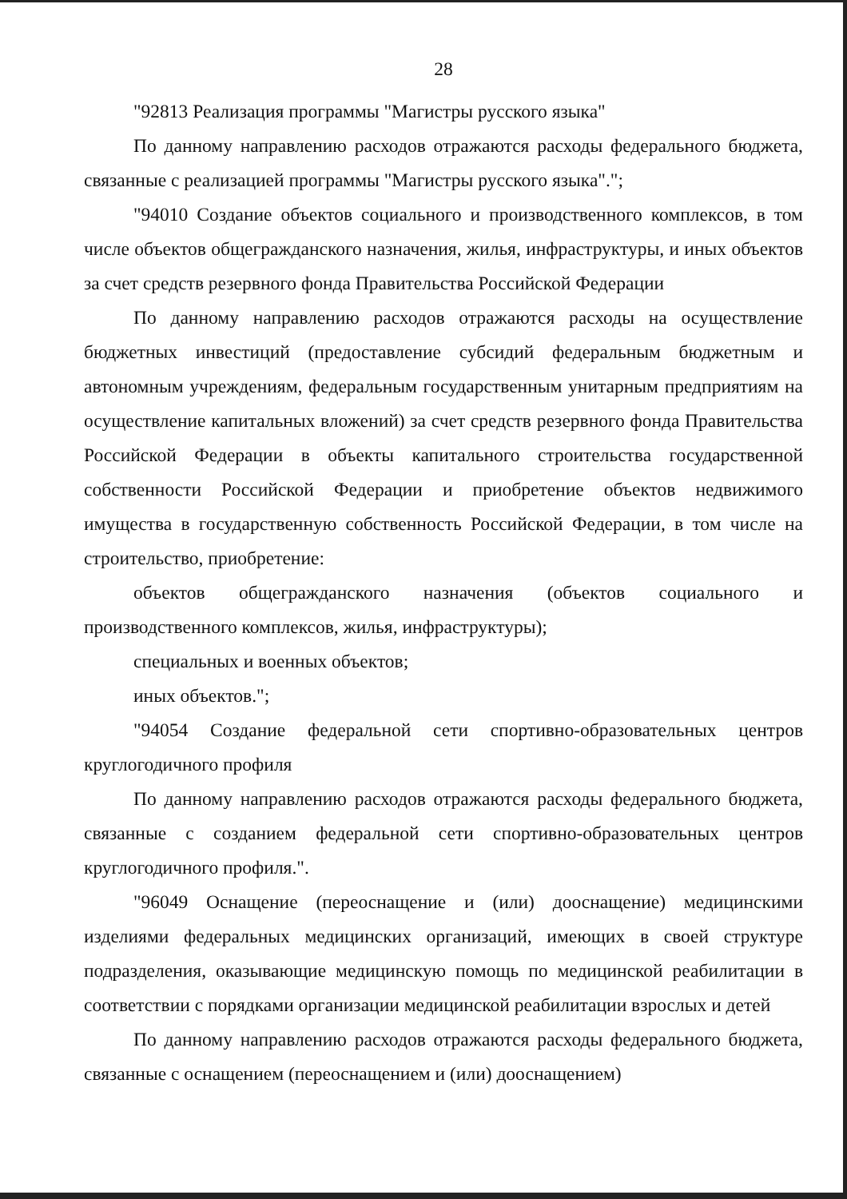28
"92813 Реализация программы "Магистры русского языка"
По данному направлению расходов отражаются расходы федерального бюджета, связанные с реализацией программы "Магистры русского языка".";
"94010 Создание объектов социального и производственного комплексов, в том числе объектов общегражданского назначения, жилья, инфраструктуры, и иных объектов за счет средств резервного фонда Правительства Российской Федерации
По данному направлению расходов отражаются расходы на осуществление бюджетных инвестиций (предоставление субсидий федеральным бюджетным и автономным учреждениям, федеральным государственным унитарным предприятиям на осуществление капитальных вложений) за счет средств резервного фонда Правительства Российской Федерации в объекты капитального строительства государственной собственности Российской Федерации и приобретение объектов недвижимого имущества в государственную собственность Российской Федерации, в том числе на строительство, приобретение:
объектов общегражданского назначения (объектов социального и производственного комплексов, жилья, инфраструктуры);
специальных и военных объектов;
иных объектов.";
"94054 Создание федеральной сети спортивно-образовательных центров круглогодичного профиля
По данному направлению расходов отражаются расходы федерального бюджета, связанные с созданием федеральной сети спортивно-образовательных центров круглогодичного профиля.".
"96049 Оснащение (переоснащение и (или) дооснащение) медицинскими изделиями федеральных медицинских организаций, имеющих в своей структуре подразделения, оказывающие медицинскую помощь по медицинской реабилитации в соответствии с порядками организации медицинской реабилитации взрослых и детей
По данному направлению расходов отражаются расходы федерального бюджета, связанные с оснащением (переоснащением и (или) дооснащением)